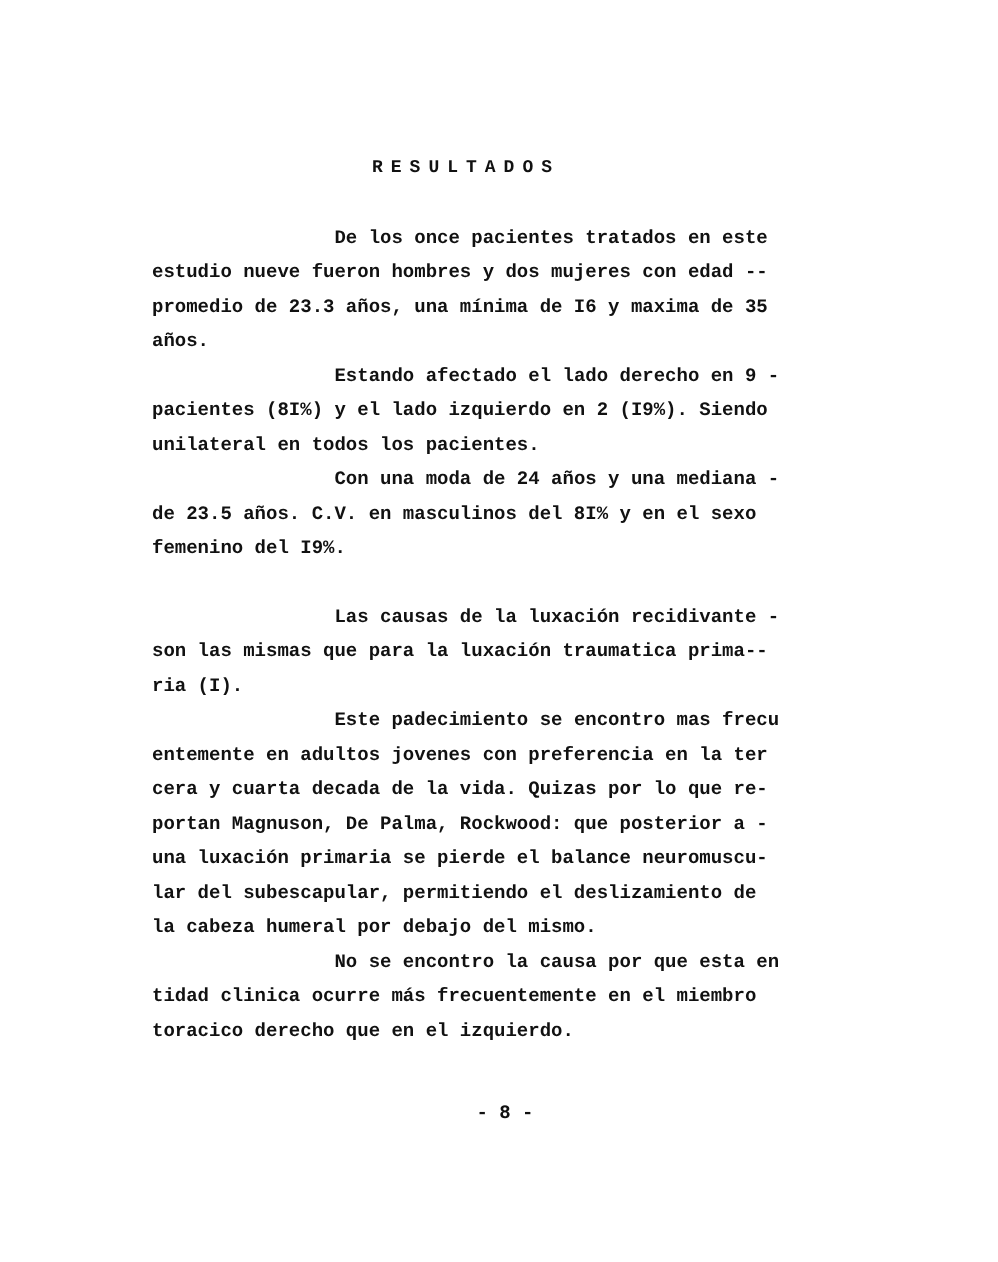RESULTADOS
De los once pacientes tratados en este estudio nueve fueron hombres y dos mujeres con edad -- promedio de 23.3 años, una mínima de I6 y maxima de 35 años. Estando afectado el lado derecho en 9 - pacientes (8I%) y el lado izquierdo en 2 (I9%). Siendo unilateral en todos los pacientes. Con una moda de 24 años y una mediana - de 23.5 años. C.V. en masculinos del 8I% y en el sexo femenino del I9%.
Las causas de la luxación recidivante - son las mismas que para la luxación traumatica prima-- ria (I). Este padecimiento se encontro mas frecu entemente en adultos jovenes con preferencia en la ter cera y cuarta decada de la vida. Quizas por lo que re- portan Magnuson, De Palma, Rockwood: que posterior a - una luxación primaria se pierde el balance neuromuscu- lar del subescapular, permitiendo el deslizamiento de la cabeza humeral por debajo del mismo. No se encontro la causa por que esta en tidad clinica ocurre más frecuentemente en el miembro toracico derecho que en el izquierdo.
- 8 -